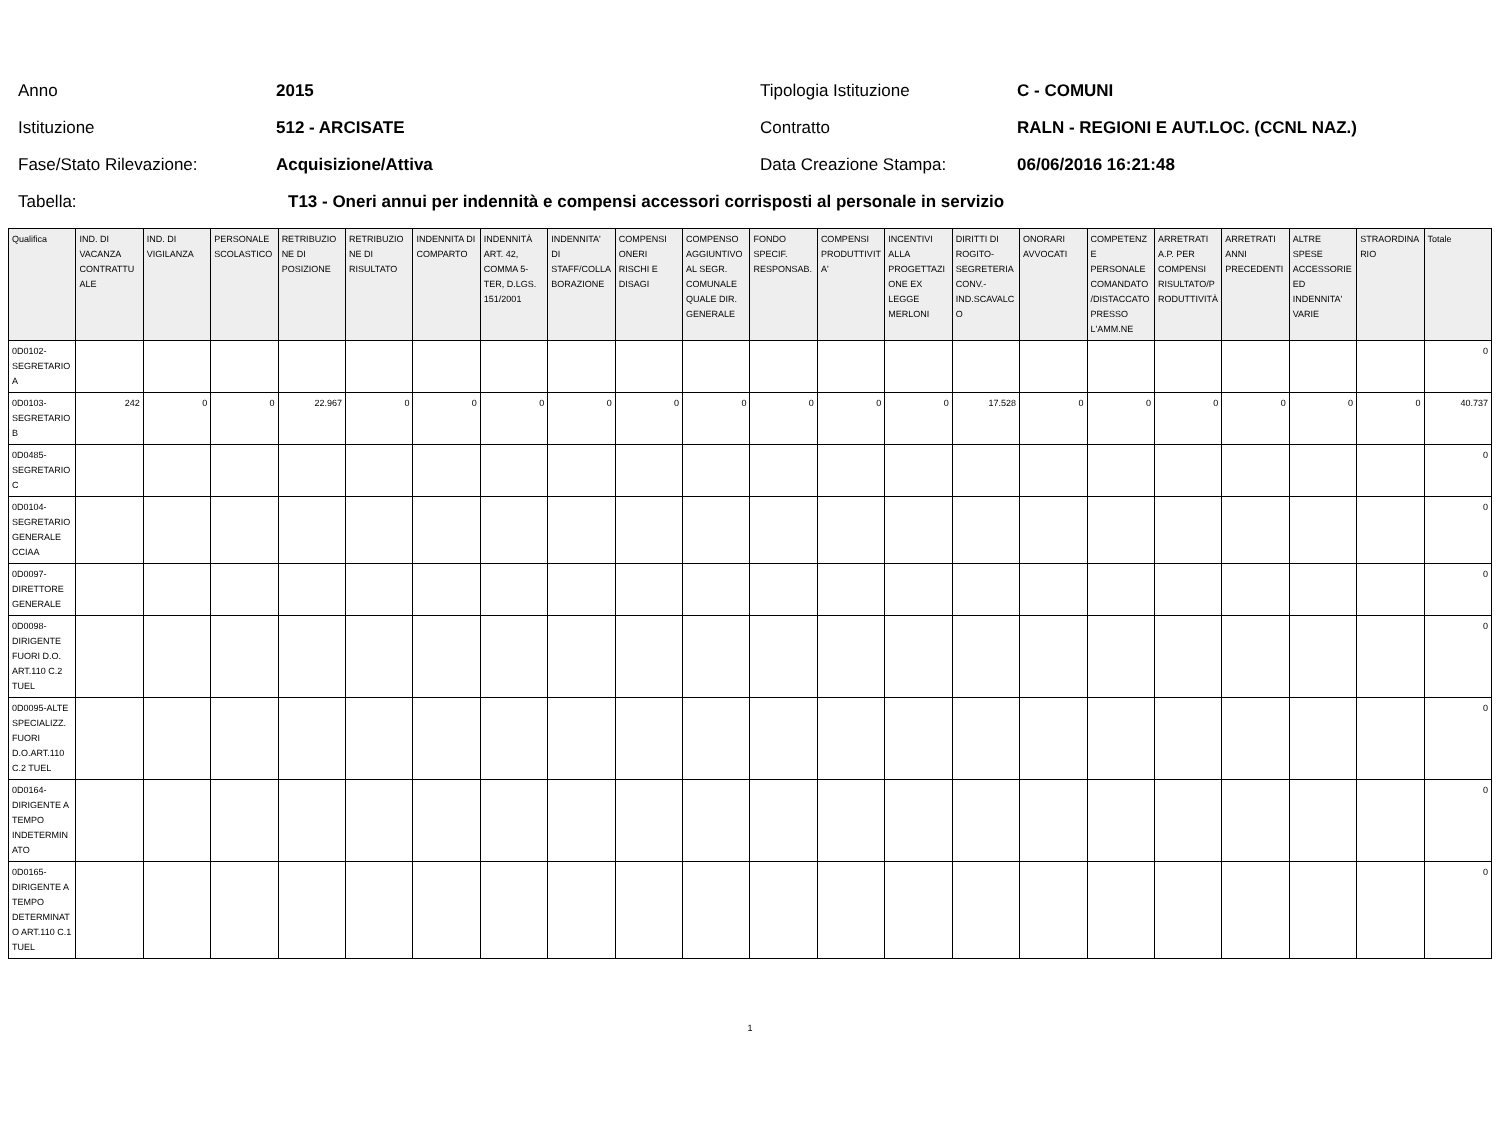Anno 2015 Tipologia Istituzione C - COMUNI
Istituzione 512 - ARCISATE Contratto RALN - REGIONI E AUT.LOC. (CCNL NAZ.)
Fase/Stato Rilevazione: Acquisizione/Attiva Data Creazione Stampa: 06/06/2016 16:21:48
Tabella: T13 - Oneri annui per indennità e compensi accessori corrisposti al personale in servizio
| Qualifica | IND. DI VACANZA CONTRATTU ALE | IND. DI VIGILANZA | PERSONALE SCOLASTICO | RETRIBUZIO NE DI POSIZIONE | RETRIBUZIO NE DI RISULTATO | INDENNITA DI COMPARTO | INDENNITÀ ART. 42, COMMA 5-TER, D.LGS. 151/2001 | INDENNITA' DI STAFF/COLLA BORAZIONE | COMPENSI ONERI RISCHI E DISAGI | COMPENSO AGGIUNTIVO AL SEGR. COMUNALE QUALE DIR. GENERALE | FONDO SPECIF. RESPONSAB. | COMPENSI PRODUTTIVIT A' | INCENTIVI ALLA PROGETTAZI ONE EX LEGGE MERLONI | DIRITTI DI ROGITO-SEGRETERIA CONV.-IND.SCAVALC O | ONORARI AVVOCATI | COMPETENZ E PERSONALE COMANDATO /DISTACCATO PRESSO L'AMM.NE | ARRETRATI A.P. PER COMPENSI RISULTATO/P RODUTTIVITÀ | ARRETRATI ANNI PRECEDENTI | ALTRE SPESE ACCESSORIE ED INDENNITA' VARIE | STRAORDINA RIO | Totale |
| --- | --- | --- | --- | --- | --- | --- | --- | --- | --- | --- | --- | --- | --- | --- | --- | --- | --- | --- | --- | --- | --- |
| 0D0102-SEGRETARIO A | | | | | | | | | | | | | | | | | | | | | 0 |
| 0D0103-SEGRETARIO B | 242 | 0 | 0 | 22.967 | 0 | 0 | 0 | 0 | 0 | 0 | 0 | 0 | 0 | 17.528 | 0 | 0 | 0 | 0 | 0 | 0 | 40.737 |
| 0D0485-SEGRETARIO C | | | | | | | | | | | | | | | | | | | | | 0 |
| 0D0104-SEGRETARIO GENERALE CCIAA | | | | | | | | | | | | | | | | | | | | | 0 |
| 0D0097-DIRETTORE GENERALE | | | | | | | | | | | | | | | | | | | | | 0 |
| 0D0098-DIRIGENTE FUORI D.O. ART.110 C.2 TUEL | | | | | | | | | | | | | | | | | | | | | 0 |
| 0D0095-ALTE SPECIALIZZ. FUORI D.O.ART.110 C.2 TUEL | | | | | | | | | | | | | | | | | | | | | 0 |
| 0D0164-DIRIGENTE A TEMPO INDETERMIN ATO | | | | | | | | | | | | | | | | | | | | | 0 |
| 0D0165-DIRIGENTE A TEMPO DETERMINAT O ART.110 C.1 TUEL | | | | | | | | | | | | | | | | | | | | | 0 |
1